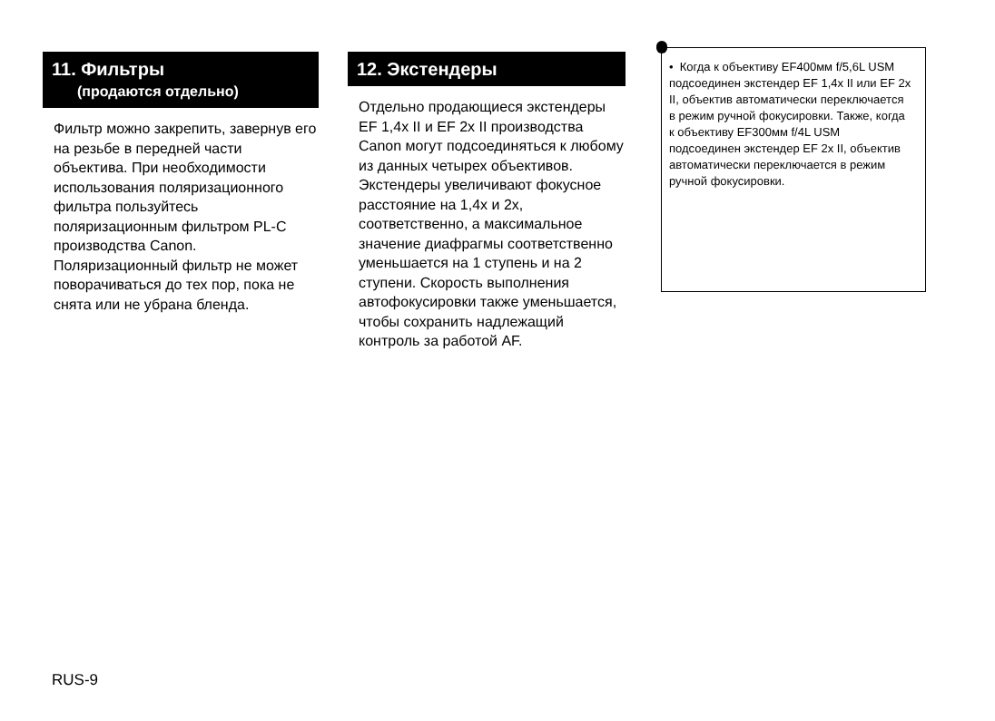11. Фильтры
(продаются отдельно)
Фильтр можно закрепить, завернув его на резьбе в передней части объектива. При необходимости использования поляризационного фильтра пользуйтесь поляризационным фильтром PL-C производства Canon. Поляризационный фильтр не может поворачиваться до тех пор, пока не снята или не убрана бленда.
12. Экстендеры
Отдельно продающиеся экстендеры EF 1,4x II и EF 2x II производства Canon могут подсоединяться к любому из данных четырех объективов. Экстендеры увеличивают фокусное расстояние на 1,4x и 2x, соответственно, а максимальное значение диафрагмы соответственно уменьшается на 1 ступень и на 2 ступени. Скорость выполнения автофокусировки также уменьшается, чтобы сохранить надлежащий контроль за работой AF.
• Когда к объективу EF400мм f/5,6L USM подсоединен экстендер EF 1,4x II или EF 2x II, объектив автоматически переключается в режим ручной фокусировки. Также, когда к объективу EF300мм f/4L USM подсоединен экстендер EF 2x II, объектив автоматически переключается в режим ручной фокусировки.
RUS-9